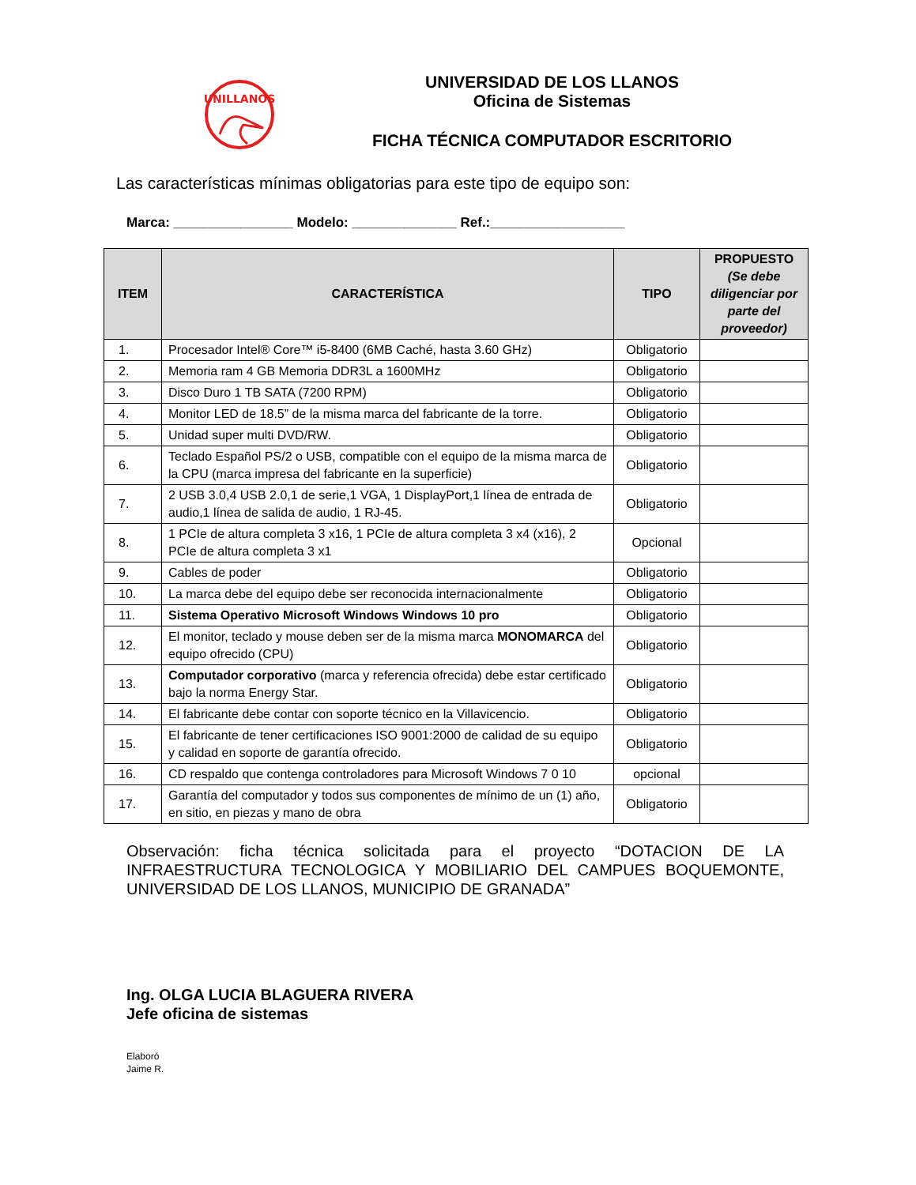UNILLANOS
UNIVERSIDAD DE LOS LLANOS
Oficina de Sistemas
FICHA TÉCNICA COMPUTADOR ESCRITORIO
Las características mínimas obligatorias para este tipo de equipo son:
Marca: ________________ Modelo: ______________ Ref.:__________________
| ITEM | CARACTERÍSTICA | TIPO | PROPUESTO (Se debe diligenciar por parte del proveedor) |
| --- | --- | --- | --- |
| 1. | Procesador Intel® Core™ i5-8400 (6MB Caché, hasta 3.60 GHz) | Obligatorio | |
| 2. | Memoria ram 4 GB Memoria DDR3L a 1600MHz | Obligatorio | |
| 3. | Disco Duro 1 TB SATA (7200 RPM) | Obligatorio | |
| 4. | Monitor LED de 18.5” de la misma marca del fabricante de la torre. | Obligatorio | |
| 5. | Unidad super multi DVD/RW. | Obligatorio | |
| 6. | Teclado Español PS/2 o USB, compatible con el equipo de la misma marca de la CPU (marca impresa del fabricante en la superficie) | Obligatorio | |
| 7. | 2 USB 3.0,4 USB 2.0,1 de serie,1 VGA, 1 DisplayPort,1 línea de entrada de audio,1 línea de salida de audio, 1 RJ-45. | Obligatorio | |
| 8. | 1 PCIe de altura completa 3 x16, 1 PCIe de altura completa 3 x4 (x16), 2 PCIe de altura completa 3 x1 | Opcional | |
| 9. | Cables de poder | Obligatorio | |
| 10. | La marca debe del equipo debe ser reconocida internacionalmente | Obligatorio | |
| 11. | Sistema Operativo Microsoft Windows Windows 10 pro | Obligatorio | |
| 12. | El monitor, teclado y mouse deben ser de la misma marca MONOMARCA del equipo ofrecido (CPU) | Obligatorio | |
| 13. | Computador corporativo (marca y referencia ofrecida) debe estar certificado bajo la norma Energy Star. | Obligatorio | |
| 14. | El fabricante debe contar con soporte técnico en la Villavicencio. | Obligatorio | |
| 15. | El fabricante de tener certificaciones ISO 9001:2000 de calidad de su equipo y calidad en soporte de garantía ofrecido. | Obligatorio | |
| 16. | CD respaldo que contenga controladores para Microsoft Windows 7 0 10 | opcional | |
| 17. | Garantía del computador y todos sus componentes de mínimo de un (1) año, en sitio, en piezas y mano de obra | Obligatorio | |
Observación: ficha técnica solicitada para el proyecto “DOTACION DE LA INFRAESTRUCTURA TECNOLOGICA Y MOBILIARIO DEL CAMPUES BOQUEMONTE, UNIVERSIDAD DE LOS LLANOS, MUNICIPIO DE GRANADA”
Ing. OLGA LUCIA BLAGUERA RIVERA
Jefe oficina de sistemas
Elaboró
Jaime R.